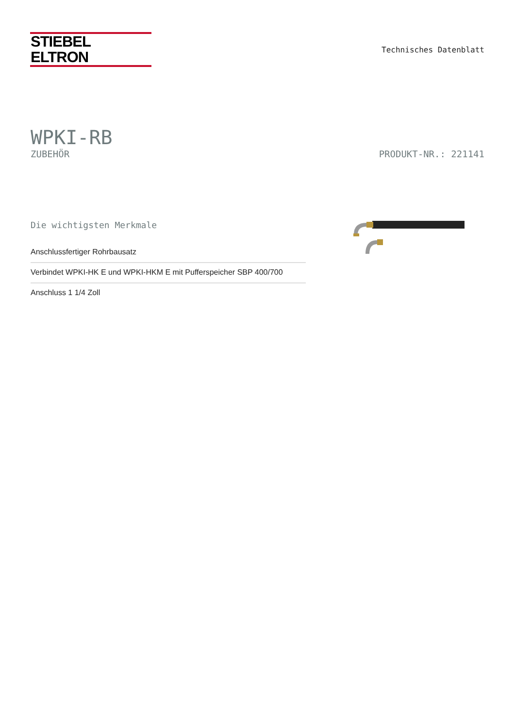STIEBEL ELTRON
Technisches Datenblatt
WPKI-RB
ZUBEHÖR PRODUKT-NR.: 221141
Die wichtigsten Merkmale
Anschlussfertiger Rohrbausatz
Verbindet WPKI-HK E und WPKI-HKM E mit Pufferspeicher SBP 400/700
Anschluss 1 1/4 Zoll